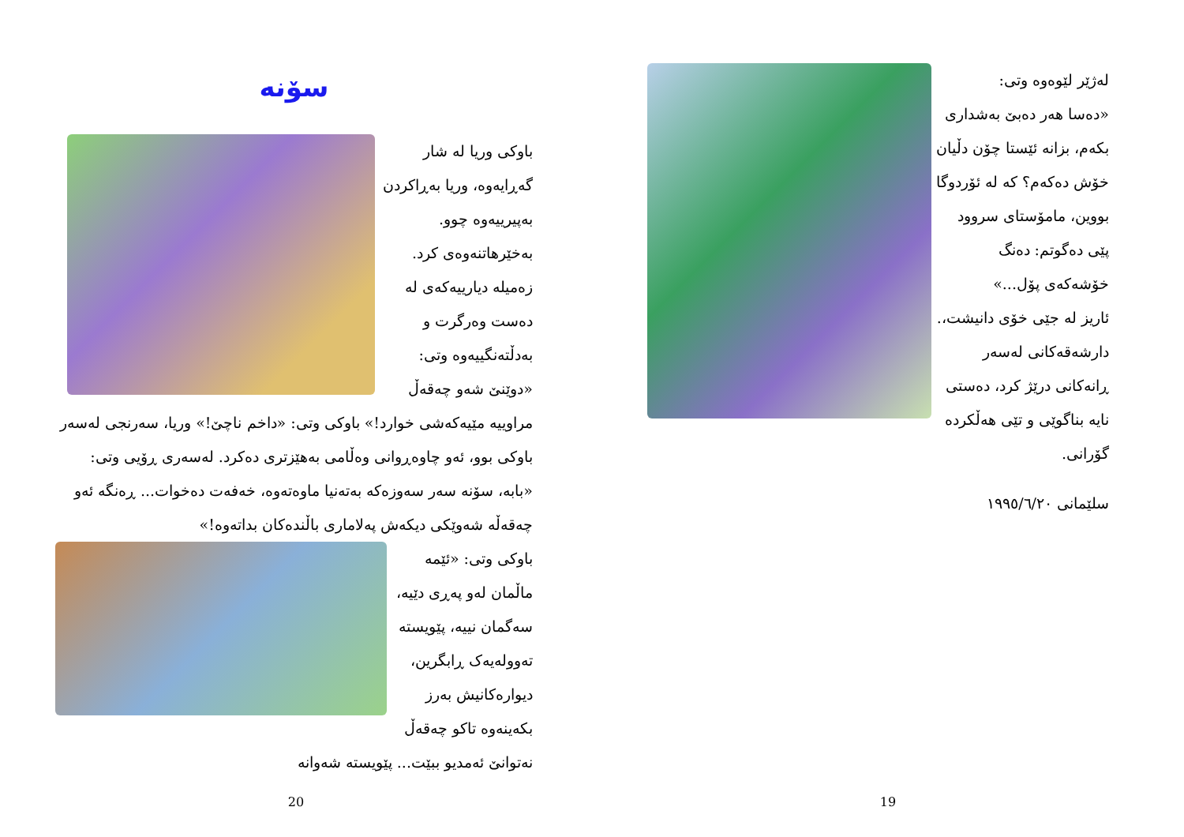سۆنە
باوکی وریا لە شار گەڕایەوە، وریا بەڕاکردن بەپیرییەوە چوو. بەخێرهاتنەوەی کرد. زەمیلە دیارییەکەی لە دەست وەرگرت و بەدڵتەنگییەوە وتی: «دوێنێ شەو چەقەڵ مراوییە مێیەکەشی خوارد!» باوکی وتی: «داخم ناچێ!» وریا، سەرنجی لەسەر باوکی بوو، ئەو چاوەڕوانی وەڵامی بەهێزتری دەکرد. لەسەری ڕۆیی وتی: «بابە، سۆنە سەر سەوزەکە بەتەنیا ماوەتەوە، خەفەت دەخوات... ڕەنگە ئەو چەقەڵە شەوێکی دیکەش پەلاماری باڵندەکان بداتەوە!»
باوکی وتی: «ئێمە ماڵمان لەو پەڕی دێیە، سەگمان نییە، پێویستە تەوولەیەک ڕابگرین، دیوارەکانیش بەرز بکەینەوە تاکو چەقەڵ نەتوانێ ئەمدیو ببێت... پێویستە شەوانە
20
لەژێر لێوەوە وتی:
«دەسا هەر دەبێ بەشداری بکەم، بزانە ئێستا چۆن دڵیان خۆش دەکەم؟ کە لە ئۆردوگا بووین، مامۆستای سروود پێی دەگوتم: دەنگ خۆشەکەی پۆل...»
ئاریز لە جێی خۆی دانیشت،. دارشەقەکانی لەسەر ڕانەکانی درێژ کرد، دەستی نایە بناگوێی و تێی هەڵکردە گۆرانی.
سلێمانی ١٩٩٥/٦/٢٠
19